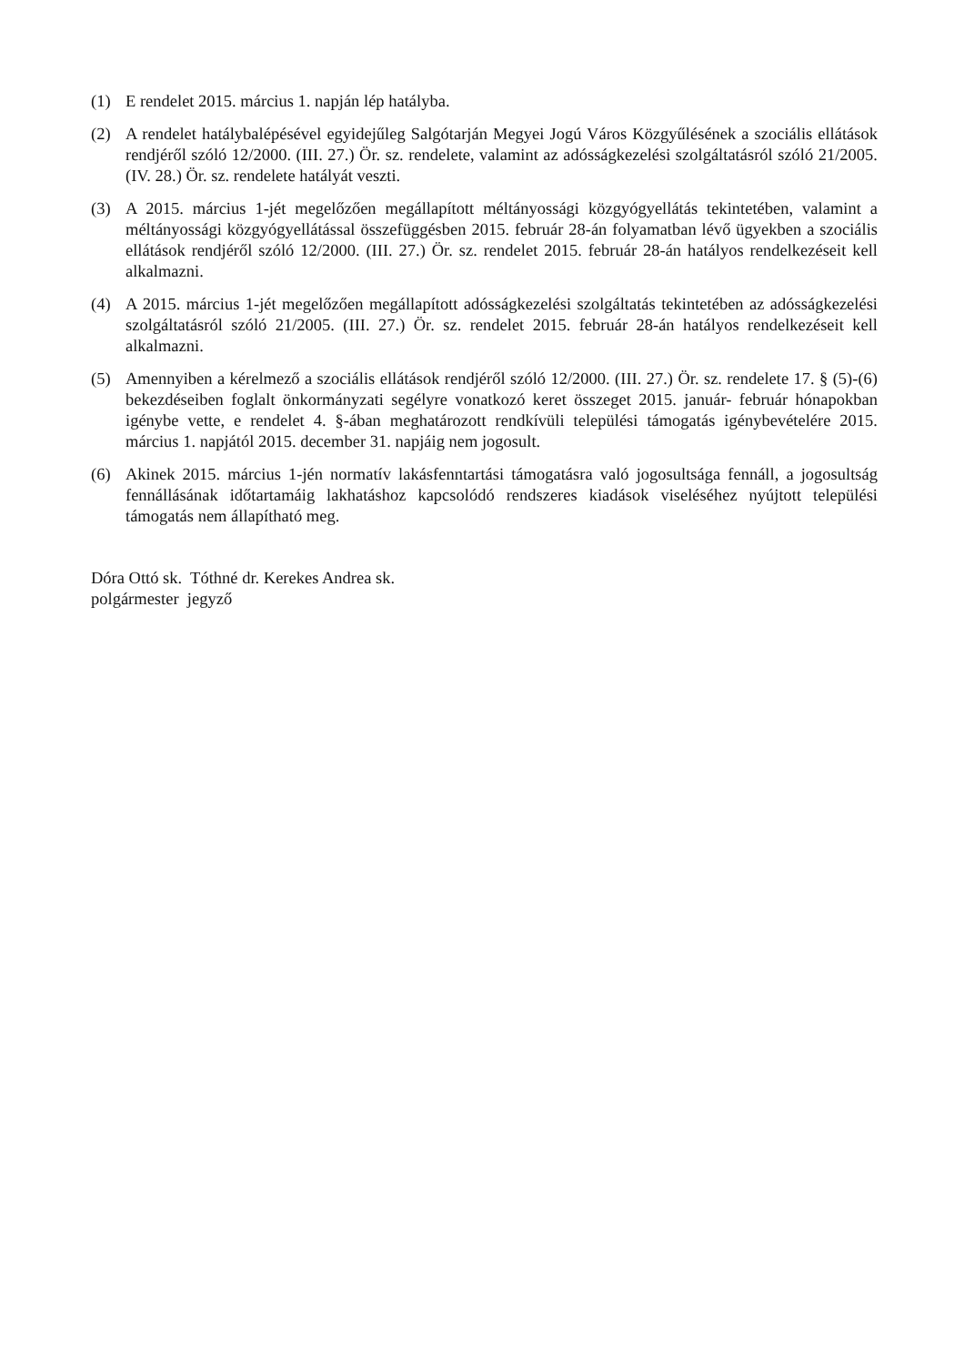(1) E rendelet 2015. március 1. napján lép hatályba.
(2) A rendelet hatálybalépésével egyidejűleg Salgótarján Megyei Jogú Város Közgyűlésének a szociális ellátások rendjéről szóló 12/2000. (III. 27.) Ör. sz. rendelete, valamint az adósságkezelési szolgáltatásról szóló 21/2005. (IV. 28.) Ör. sz. rendelete hatályát veszti.
(3) A 2015. március 1-jét megelőzően megállapított méltányossági közgyógyellátás tekintetében, valamint a méltányossági közgyógyellátással összefüggésben 2015. február 28-án folyamatban lévő ügyekben a szociális ellátások rendjéről szóló 12/2000. (III. 27.) Ör. sz. rendelet 2015. február 28-án hatályos rendelkezéseit kell alkalmazni.
(4) A 2015. március 1-jét megelőzően megállapított adósságkezelési szolgáltatás tekintetében az adósságkezelési szolgáltatásról szóló 21/2005. (III. 27.) Ör. sz. rendelet 2015. február 28-án hatályos rendelkezéseit kell alkalmazni.
(5) Amennyiben a kérelmező a szociális ellátások rendjéről szóló 12/2000. (III. 27.) Ör. sz. rendelete 17. § (5)-(6) bekezdéseiben foglalt önkormányzati segélyre vonatkozó keret összeget 2015. január- február hónapokban igénybe vette, e rendelet 4. §-ában meghatározott rendkívüli települési támogatás igénybevételére 2015. március 1. napjától 2015. december 31. napjáig nem jogosult.
(6) Akinek 2015. március 1-jén normatív lakásfenntartási támogatásra való jogosultsága fennáll, a jogosultság fennállásának időtartamáig lakhatáshoz kapcsolódó rendszeres kiadások viseléséhez nyújtott települési támogatás nem állapítható meg.
Dóra Ottó sk. Tóthné dr. Kerekes Andrea sk.
polgármester jegyző